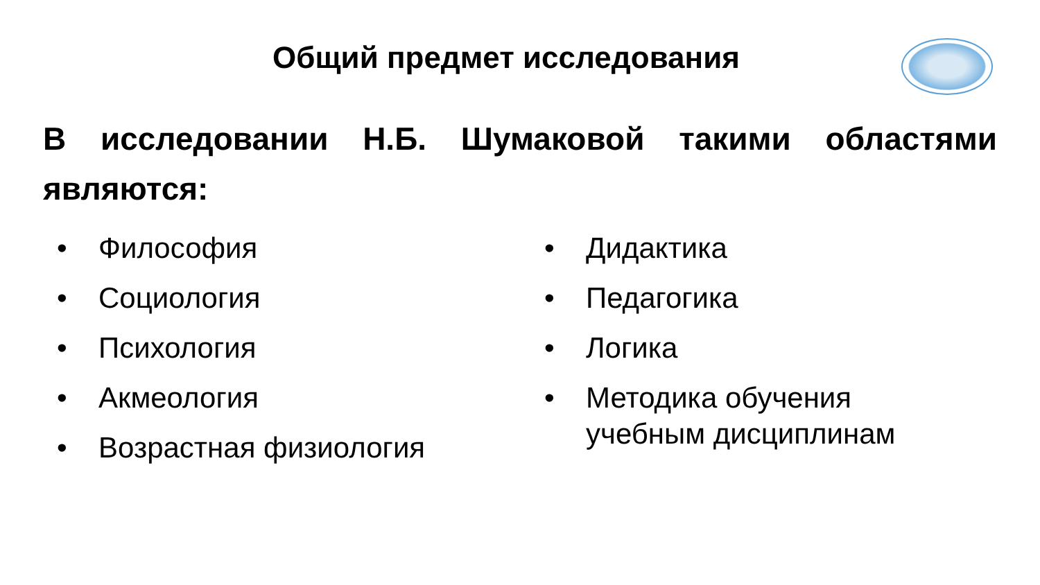Общий предмет исследования
В исследовании Н.Б. Шумаковой такими областями являются:
• Философия
• Социология
• Психология
• Акмеология
• Возрастная физиология
• Дидактика
• Педагогика
• Логика
• Методика обучения
учебным дисциплинам